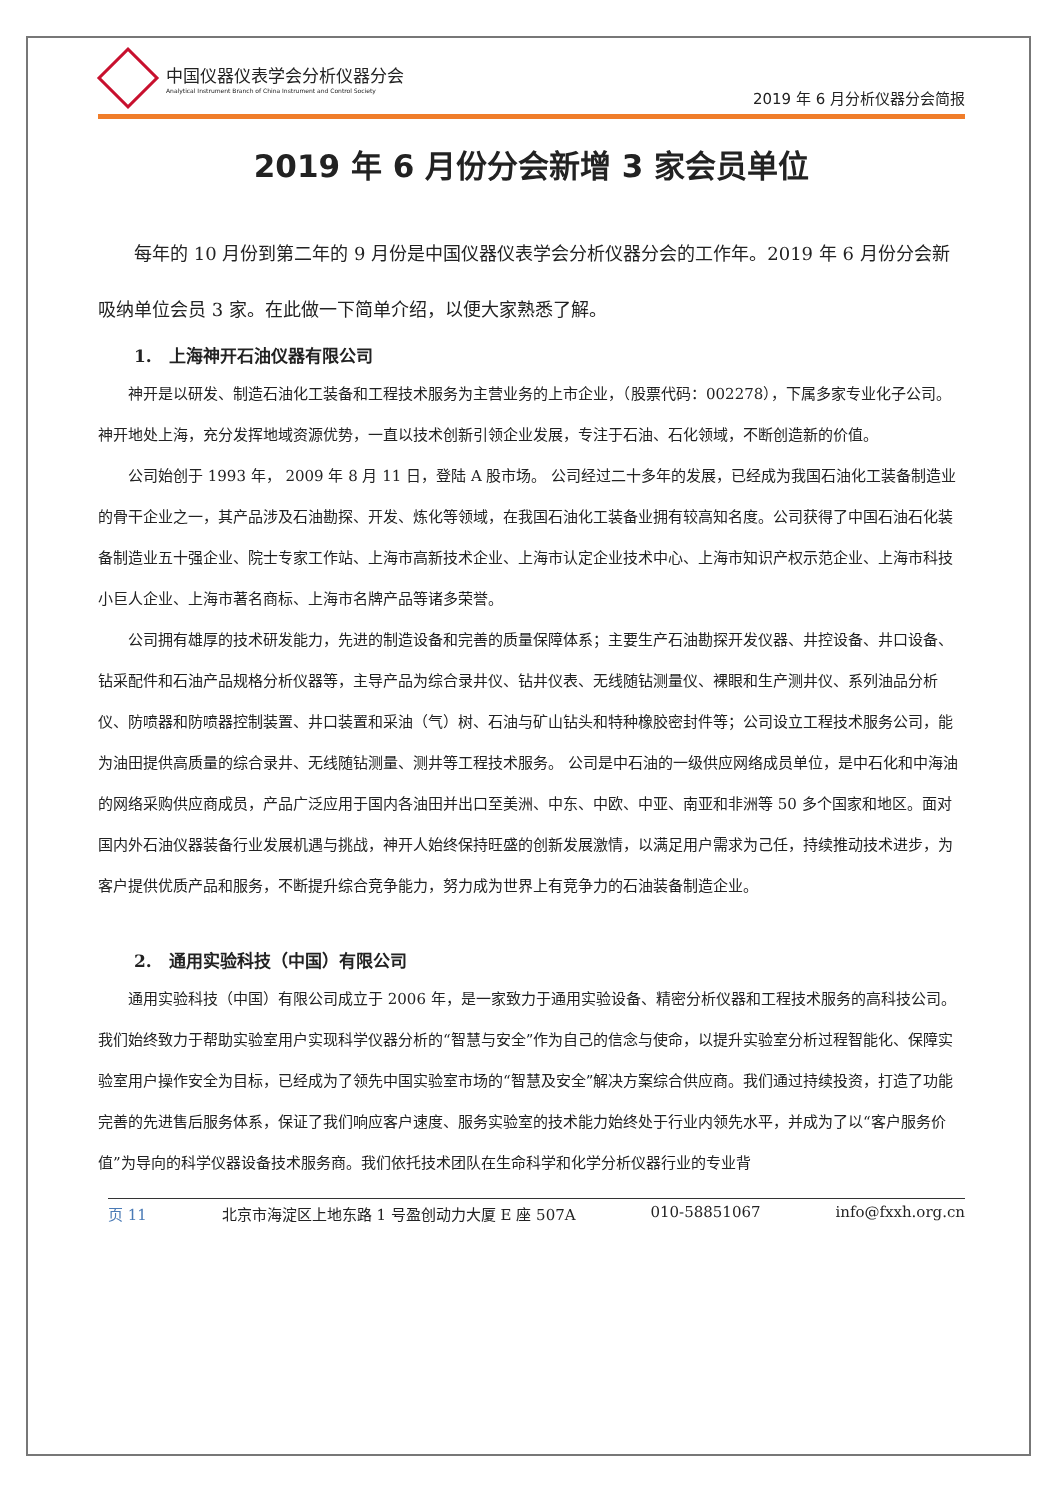中国仪器仪表学会分析仪器分会
Analytical Instrument Branch of China Instrument and Control Society
2019 年 6 月分析仪器分会简报
2019 年 6 月份分会新增 3 家会员单位
每年的 10 月份到第二年的 9 月份是中国仪器仪表学会分析仪器分会的工作年。2019 年 6 月份分会新吸纳单位会员 3 家。在此做一下简单介绍，以便大家熟悉了解。
1.　上海神开石油仪器有限公司
神开是以研发、制造石油化工装备和工程技术服务为主营业务的上市企业，（股票代码：002278），下属多家专业化子公司。神开地处上海，充分发挥地域资源优势，一直以技术创新引领企业发展，专注于石油、石化领域，不断创造新的价值。
公司始创于 1993 年， 2009 年 8 月 11 日，登陆 A 股市场。 公司经过二十多年的发展，已经成为我国石油化工装备制造业的骨干企业之一，其产品涉及石油勘探、开发、炼化等领域，在我国石油化工装备业拥有较高知名度。公司获得了中国石油石化装备制造业五十强企业、院士专家工作站、上海市高新技术企业、上海市认定企业技术中心、上海市知识产权示范企业、上海市科技小巨人企业、上海市著名商标、上海市名牌产品等诸多荣誉。
公司拥有雄厚的技术研发能力，先进的制造设备和完善的质量保障体系；主要生产石油勘探开发仪器、井控设备、井口设备、钻采配件和石油产品规格分析仪器等，主导产品为综合录井仪、钻井仪表、无线随钻测量仪、裸眼和生产测井仪、系列油品分析仪、防喷器和防喷器控制装置、井口装置和采油（气）树、石油与矿山钻头和特种橡胶密封件等；公司设立工程技术服务公司，能为油田提供高质量的综合录井、无线随钻测量、测井等工程技术服务。 公司是中石油的一级供应网络成员单位，是中石化和中海油的网络采购供应商成员，产品广泛应用于国内各油田并出口至美洲、中东、中欧、中亚、南亚和非洲等 50 多个国家和地区。面对国内外石油仪器装备行业发展机遇与挑战，神开人始终保持旺盛的创新发展激情，以满足用户需求为己任，持续推动技术进步，为客户提供优质产品和服务，不断提升综合竞争能力，努力成为世界上有竞争力的石油装备制造企业。
2.　通用实验科技（中国）有限公司
通用实验科技（中国）有限公司成立于 2006 年，是一家致力于通用实验设备、精密分析仪器和工程技术服务的高科技公司。　 我们始终致力于帮助实验室用户实现科学仪器分析的“智慧与安全”作为自己的信念与使命，以提升实验室分析过程智能化、保障实验室用户操作安全为目标，已经成为了领先中国实验室市场的“智慧及安全”解决方案综合供应商。我们通过持续投资，打造了功能完善的先进售后服务体系，保证了我们响应客户速度、服务实验室的技术能力始终处于行业内领先水平，并成为了以“客户服务价值”为导向的科学仪器设备技术服务商。我们依托技术团队在生命科学和化学分析仪器行业的专业背
页 11 北京市海淀区上地东路 1 号盈创动力大厦 E 座 507A 010-58851067 info@fxxh.org.cn